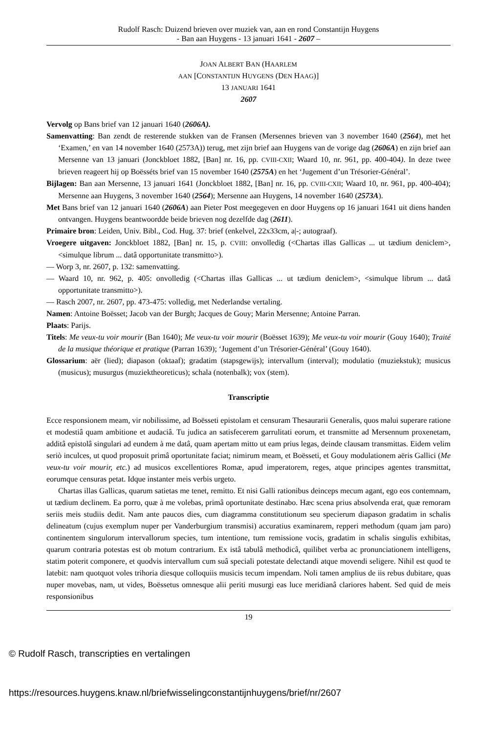Rudolf Rasch: Duizend brieven over muziek van, aan en rond Constantijn Huygens
- Ban aan Huygens - 13 januari 1641 - 2607 –
JOAN ALBERT BAN (HAARLEM
AAN [CONSTANTIJN HUYGENS (DEN HAAG)]
13 JANUARI 1641
2607
Vervolg op Bans brief van 12 januari 1640 (2606A).
Samenvatting: Ban zendt de resterende stukken van de Fransen (Mersennes brieven van 3 november 1640 (2564), met het ‘Examen,’ en van 14 november 1640 (2573A)) terug, met zijn brief aan Huygens van de vorige dag (2606A) en zijn brief aan Mersenne van 13 januari (Jonckbloet 1882, [Ban] nr. 16, pp. CVIII-CXII; Waard 10, nr. 961, pp. 400-404). In deze twee brieven reageert hij op Boësséts brief van 15 november 1640 (2575A) en het ‘Jugement d’un Trésorier-Général’.
Bijlagen: Ban aan Mersenne, 13 januari 1641 (Jonckbloet 1882, [Ban] nr. 16, pp. CVIII-CXII; Waard 10, nr. 961, pp. 400-404); Mersenne aan Huygens, 3 november 1640 (2564); Mersenne aan Huygens, 14 november 1640 (2573A).
Met Bans brief van 12 januari 1640 (2606A) aan Pieter Post meegegeven en door Huygens op 16 januari 1641 uit diens handen ontvangen. Huygens beantwoordde beide brieven nog dezelfde dag (2611).
Primaire bron: Leiden, Univ. Bibl., Cod. Hug. 37: brief (enkelvel, 22x33cm, a|-; autograaf).
Vroegere uitgaven: Jonckbloet 1882, [Ban] nr. 15, p. CVIII: onvolledig (<Chartas illas Gallicas ... ut tædium deniclem>, <simulque librum ... datâ opportunitate transmitto>).
— Worp 3, nr. 2607, p. 132: samenvatting.
— Waard 10, nr. 962, p. 405: onvolledig (<Chartas illas Gallicas ... ut tædium deniclem>, <simulque librum ... datâ opportunitate transmitto>).
— Rasch 2007, nr. 2607, pp. 473-475: volledig, met Nederlandse vertaling.
Namen: Antoine Boësset; Jacob van der Burgh; Jacques de Gouy; Marin Mersenne; Antoine Parran.
Plaats: Parijs.
Titels: Me veux-tu voir mourir (Ban 1640); Me veux-tu voir mourir (Boësset 1639); Me veux-tu voir mourir (Gouy 1640); Traité de la musique théorique et pratique (Parran 1639); ‘Jugement d’un Trésorier-Général’ (Gouy 1640).
Glossarium: aër (lied); diapason (oktaaf); gradatim (stapsgewijs); intervallum (interval); modulatio (muziekstuk); musicus (musicus); musurgus (muziektheoreticus); schala (notenbalk); vox (stem).
Transcriptie
Ecce responsionem meam, vir nobilissime, ad Boësseti epistolam et censuram Thesaurarii Generalis, quos malui superare ratione et modestiâ quam ambitione et audaciâ. Tu judica an satisfecerem garrulitati eorum, et transmitte ad Mersennum proxenetam, additâ epistolâ singulari ad eundem à me datâ, quam apertam mitto ut eam prius legas, deinde clausam transmittas. Eidem velim seriò inculces, ut quod proposuit primâ oportunitate faciat; nimirum meam, et Boësseti, et Gouy modulationem aëris Gallici (Me veux-tu voir mourir, etc.) ad musicos excellentiores Romæ, apud imperatorem, reges, atque principes agentes transmittat, eorumque censuras petat. Idque instanter meis verbis urgeto.
Chartas illas Gallicas, quarum satietas me tenet, remitto. Et nisi Galli rationibus deinceps mecum agant, ego eos contemnam, ut tædium declinem. Ea porro, quæ à me volebas, primâ oportunitate destinabo. Hæc scena prius absolvenda erat, quæ remoram seriis meis studiis dedit. Nam ante paucos dies, cum diagramma constitutionum seu specierum diapason gradatim in schalis delineatum (cujus exemplum nuper per Vanderburgium transmisi) accuratius examinarem, repperi methodum (quam jam paro) continentem singulorum intervallorum species, tum intentione, tum remissione vocis, gradatim in schalis singulis exhibitas, quarum contraria potestas est ob motum contrarium. Ex istâ tabulâ methodicâ, quilibet verba ac pronunciationem intelligens, statim poterit componere, et quodvis intervallum cum suâ speciali potestate delectandi atque movendi seligere. Nihil est quod te latebit: nam quotquot voles trihoria diesque colloquiis musicis tecum impendam. Noli tamen amplius de iis rebus dubitare, quas nuper movebas, nam, ut vides, Boëssetus omnesque alii periti musurgi eas luce meridianâ clariores habent. Sed quid de meis responsionibus
19
© Rudolf Rasch, transcripties en vertalingen
https://resources.huygens.knaw.nl/briefwisselingconstantijnhuygens/brief/nr/2607